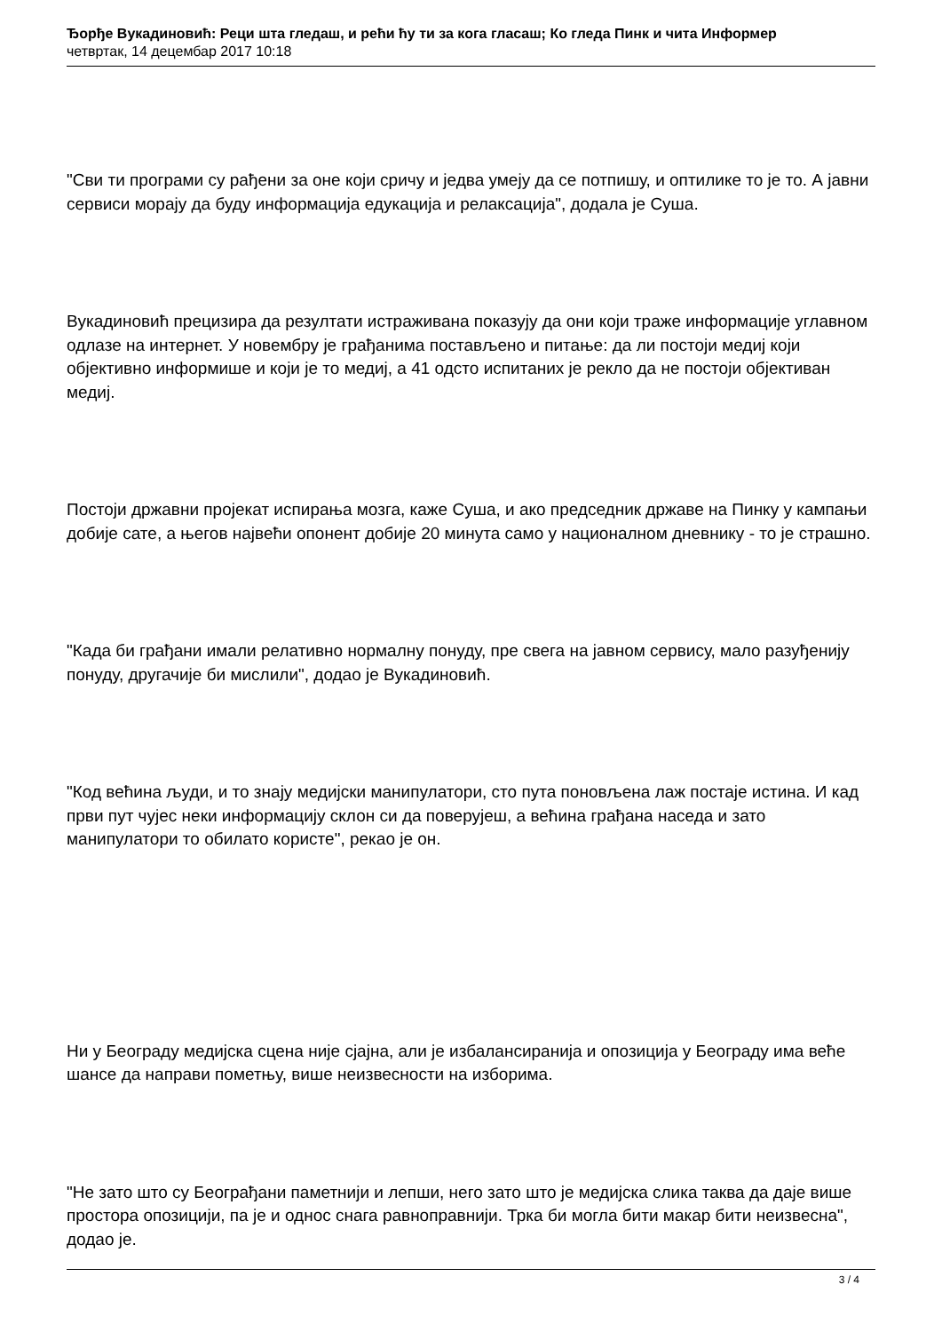Ђорђе Вукадиновић: Реци шта гледаш, и рећи ћу ти за кога гласаш; Ко гледа Пинк и чита Информер
четвртак, 14 децембар 2017 10:18
"Сви ти програми су рађени за оне који сричу и једва умеју да се потпишу, и оптилике то је то. А јавни сервиси морају да буду информација едукација и релаксација", додала је Суша.
Вукадиновић прецизира да резултати истраживана показују да они који траже информације углавном одлазе на интернет. У новембру је грађанима постављено и питање: да ли постоји медиј који објективно информише и који је то медиј, а 41 одсто испитаних је рекло да не постоји објективан медиј.
Постоји државни пројекат испирања мозга, каже Суша, и ако председник државе на Пинку у кампањи добије сате, а његов највећи опонент добије 20 минута само у националном дневнику - то је страшно.
"Када би грађани имали релативно нормалну понуду, пре свега на јавном сервису, мало разуђенију понуду, другачије би мислили", додао је Вукадиновић.
"Код већина људи, и то знају медијски манипулатори, сто пута поновљена лаж постаје истина. И кад први пут чујес неки информацију склон си да поверујеш, а већина грађана наседа и зато манипулатори то обилато користе", рекао је он.
Ни у Београду медијска сцена није сјајна, али је избалансиранија и опозиција у Београду има веће шансе да направи пометњу, више неизвесности на изборима.
"Не зато што су Београђани паметнији и лепши, него зато што је медијска слика таква да даје више простора опозицији, па је и однос снага равноправнији. Трка би могла бити макар бити неизвесна", додао је.
3 / 4